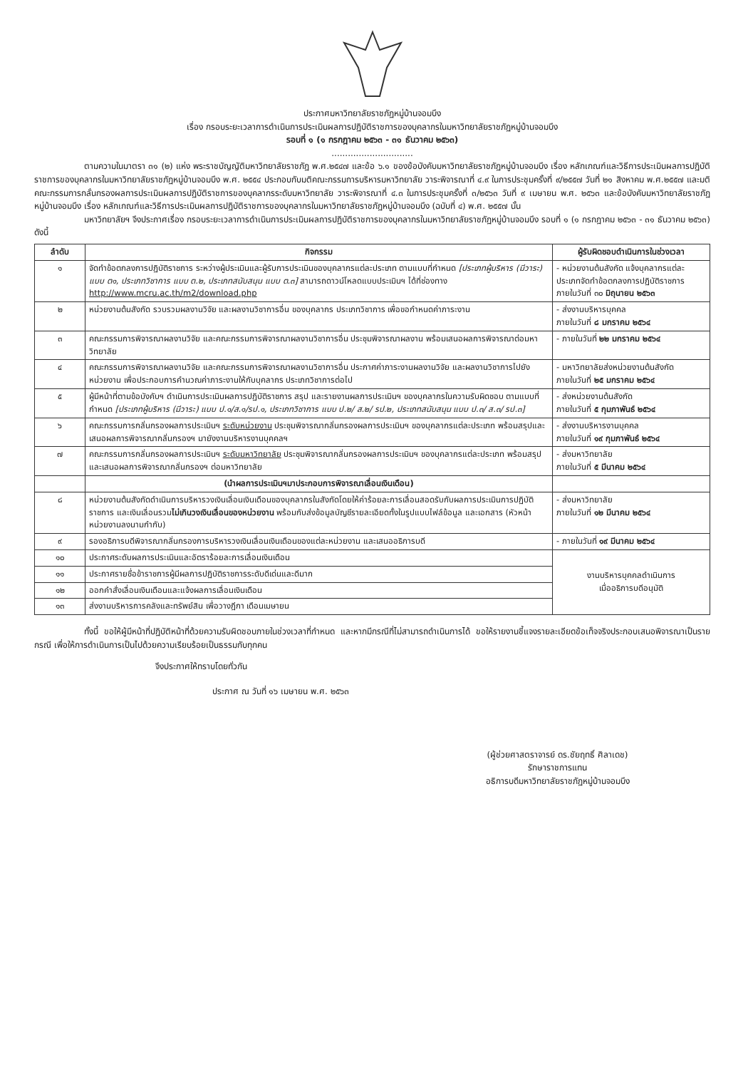ประกาศมหาวิทยาลัยราชภัฏหมู่บ้านจอมบึง
เรื่อง กรอบระยะเวลาการดำเนินการประเมินผลการปฏิบัติราชการของบุคลากรในมหาวิทยาลัยราชภัฏหมู่บ้านจอมบึง
รอบที่ ๑ (๑ กรกฎาคม ๒๕๖๓ - ๓๑ ธันวาคม ๒๕๖๓)
..............................
ตามความในมาตรา ๓๑ (๒) แห่ง พระราชบัญญัติมหาวิทยาลัยราชภัฏ พ.ศ.๒๕๔๗ และข้อ ๖.๑ ของข้อบังคับมหาวิทยาลัยราชภัฏหมู่บ้านจอมบึง เรื่อง หลักเกณฑ์และวิธีการประเมินผลการปฏิบัติราชการของบุคลากรในมหาวิทยาลัยราชภัฏหมู่บ้านจอมบึง พ.ศ. ๒๕๕๔ ประกอบกับมติคณะกรรมการบริหารมหาวิทยาลัย วาระพิจารณาที่ ๔.๙ ในการประชุมครั้งที่ ๙/๒๕๕๗ วันที่ ๒๑ สิงหาคม พ.ศ.๒๕๕๗ และมติคณะกรรมการกลั่นกรองผลการประเมินผลการปฏิบัติราชการของบุคลากรระดับมหาวิทยาลัย วาระพิจารณาที่ ๔.๓ ในการประชุมครั้งที่ ๓/๒๕๖๓ วันที่ ๙ เมษายน พ.ศ. ๒๕๖๓ และข้อบังคับมหาวิทยาลัยราชภัฏหมู่บ้านจอมบึง เรื่อง หลักเกณฑ์และวิธีการประเมินผลการปฏิบัติราชการของบุคลากรในมหาวิทยาลัยราชภัฏหมู่บ้านจอมบึง (ฉบับที่ ๔) พ.ศ. ๒๕๕๗ นั้น
มหาวิทยาลัยฯ จึงประกาศเรื่อง กรอบระยะเวลาการดำเนินการประเมินผลการปฏิบัติราชการของบุคลากรในมหาวิทยาลัยราชภัฏหมู่บ้านจอมบึง รอบที่ ๑ (๑ กรกฎาคม ๒๕๖๓ - ๓๑ ธันวาคม ๒๕๖๓) ดังนี้
| ลำดับ | กิจกรรม | ผู้รับผิดชอบดำเนินการในช่วงเวลา |
| --- | --- | --- |
| ๑ | จัดทำข้อตกลงการปฏิบัติราชการ ระหว่างผู้ประเมินและผู้รับการประเมินของบุคลากรแต่ละประเภท ตามแบบที่กำหนด [ประเภทผู้บริหาร (มีวาระ) แบบ ต๑, ประเภทวิชาการ แบบ ต.๒, ประเภทสนับสนุน แบบ ต.๓] สามารถดาวน์โหลดแบบประเมินฯ ได้ที่ช่องทาง http://www.mcru.ac.th/m2/download.php | - หน่วยงานต้นสังกัด แจ้งบุคลากรแต่ละประเภทจัดทำข้อตกลงการปฏิบัติราชการ ภายในวันที่ ๓๐ มิถุนายน ๒๕๖๓ |
| ๒ | หน่วยงานต้นสังกัด รวบรวมผลงานวิจัย และผลงานวิชาการอื่น ของบุคลากร ประเภทวิชาการ เพื่อขอกำหนดค่าภาระงาน | - ส่งงานบริหารบุคคล ภายในวันที่ ๘ มกราคม ๒๕๖๔ |
| ๓ | คณะกรรมการพิจารณาผลงานวิจัย และคณะกรรมการพิจารณาผลงานวิชาการอื่น ประชุมพิจารณาผลงาน พร้อมเสนอผลการพิจารณาต่อมหาวิทยาลัย | - ภายในวันที่ ๒๒ มกราคม ๒๕๖๔ |
| ๔ | คณะกรรมการพิจารณาผลงานวิจัย และคณะกรรมการพิจารณาผลงานวิชาการอื่น ประกาศค่าภาระงานผลงานวิจัย และผลงานวิชาการไปยังหน่วยงาน เพื่อประกอบการคำนวณค่าภาระงานให้กับบุคลากร ประเภทวิชาการต่อไป | - มหาวิทยาลัยส่งหน่วยงานต้นสังกัด ภายในวันที่ ๒๕ มกราคม ๒๕๖๔ |
| ๕ | ผู้มีหน้าที่ตามข้อบังคับฯ ดำเนินการประเมินผลการปฏิบัติราชการ สรุป และรายงานผลการประเมินฯ ของบุคลากรในความรับผิดชอบ ตามแบบที่กำหนด [ประเภทผู้บริหาร (มีวาระ) แบบ ป.๑/ส.๑/รป.๑, ประเภทวิชาการ แบบ ป.๒/ ส.๒/ รป.๒, ประเภทสนับสนุน แบบ ป.๓/ ส.๓/ รป.๓] | - ส่งหน่วยงานต้นสังกัด ภายในวันที่ ๕ กุมภาพันธ์ ๒๕๖๔ |
| ๖ | คณะกรรมการกลั่นกรองผลการประเมินฯ ระดับหน่วยงาน ประชุมพิจารณากลั่นกรองผลการประเมินฯ ของบุคลากรแต่ละประเภท พร้อมสรุปและเสนอผลการพิจารณากลั่นกรองฯ มายังงานบริหารงานบุคคลฯ | - ส่งงานบริหารงานบุคคล ภายในวันที่ ๑๙ กุมภาพันธ์ ๒๕๖๔ |
| ๗ | คณะกรรมการกลั่นกรองผลการประเมินฯ ระดับมหาวิทยาลัย ประชุมพิจารณากลั่นกรองผลการประเมินฯ ของบุคลากรแต่ละประเภท พร้อมสรุปและเสนอผลการพิจารณากลั่นกรองฯ ต่อมหาวิทยาลัย | - ส่งมหาวิทยาลัย ภายในวันที่ ๕ มีนาคม ๒๕๖๔ |
| | (นำผลการประเมินฯมาประกอบการพิจารณาเลื่อนเงินเดือน) | |
| ๘ | หน่วยงานต้นสังกัดดำเนินการบริหารวงเงินเลื่อนเงินเดือนของบุคลากรในสังกัดโดยให้ค่าร้อยละการเลื่อนสอดรับกับผลการประเมินการปฏิบัติราชการ และเงินเลื่อนรวม ไม่เกินวงเงินเลื่อนของหน่วยงาน พร้อมกับส่งข้อมูลบัญชีรายละเอียดทั้งในรูปแบบไฟล์ข้อมูล และเอกสาร (หัวหน้าหน่วยงานลงนามกำกับ) | - ส่งมหาวิทยาลัย ภายในวันที่ ๑๒ มีนาคม ๒๕๖๔ |
| ๙ | รองอธิการบดีพิจารณากลั่นกรองการบริหารวงเงินเลื่อนเงินเดือนของแต่ละหน่วยงาน และเสนออธิการบดี | - ภายในวันที่ ๑๙ มีนาคม ๒๕๖๔ |
| ๑๐ | ประกาศระดับผลการประเมินและอัตราร้อยละการเลื่อนเงินเดือน | งานบริหารบุคคลดำเนินการ เมื่ออธิการบดีอนุมัติ |
| ๑๑ | ประกาศรายชื่อข้าราชการผู้มีผลการปฏิบัติราชการระดับดีเด่นและดีมาก | |
| ๑๒ | ออกคำสั่งเลื่อนเงินเดือนและแจ้งผลการเลื่อนเงินเดือน | |
| ๑๓ | ส่งงานบริหารการคลังและทรัพย์สิน เพื่อวางฎีกา เดือนเมษายน | |
ทั้งนี้ ขอให้ผู้มีหน้าที่ปฏิบัติหน้าที่ด้วยความรับผิดชอบภายในช่วงเวลาที่กำหนด และหากมีกรณีที่ไม่สามารถดำเนินการได้ ขอให้รายงานชี้แจงรายละเอียดข้อเท็จจริงประกอบเสนอพิจารณาเป็นรายกรณี เพื่อให้การดำเนินการเป็นไปด้วยความเรียบร้อยเป็นธรรมกับทุกคน
จึงประกาศให้ทราบโดยทั่วกัน
ประกาศ ณ วันที่ ๑๖ เมษายน พ.ศ. ๒๕๖๓
(ผู้ช่วยศาสตราจารย์ ดร.ชัยฤทธิ์ ศิลาเดช)
รักษาราชการแทน
อธิการบดีมหาวิทยาลัยราชภัฏหมู่บ้านจอมบึง